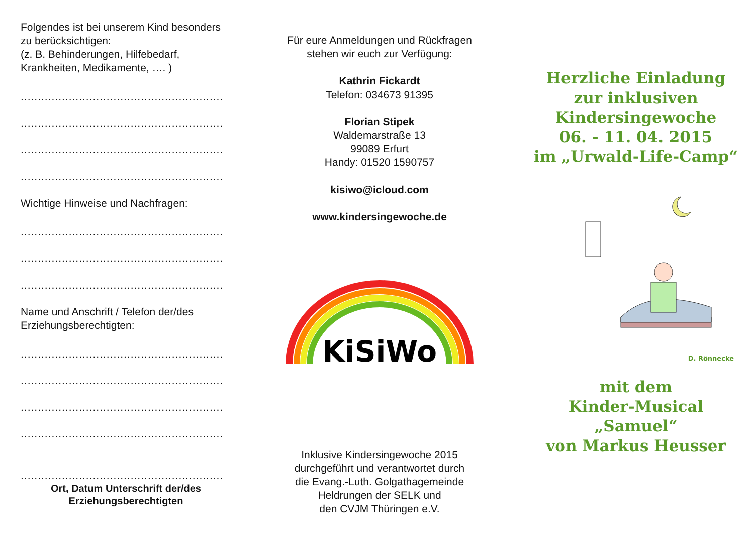Folgendes ist bei unserem Kind besonders zu berücksichtigen:
(z. B. Behinderungen, Hilfebedarf, Krankheiten, Medikamente, …. )
...........................................................
...........................................................
...........................................................
...........................................................
Wichtige Hinweise und Nachfragen:
...........................................................
...........................................................
...........................................................
Name und Anschrift / Telefon der/des Erziehungsberechtigten:
...........................................................
...........................................................
...........................................................
...........................................................
...........................................................
Ort, Datum Unterschrift der/des
Erziehungsberechtigten
Für eure Anmeldungen und Rückfragen
stehen wir euch zur Verfügung:
Kathrin Fickardt
Telefon: 034673 91395
Florian Stipek
Waldemarstraße 13
99089 Erfurt
Handy: 01520 1590757
kisiwo@icloud.com
www.kindersingewoche.de
KiSiWo
Inklusive Kindersingewoche 2015
durchgeführt und verantwortet durch
die Evang.-Luth. Golgathagemeinde
Heldrungen der SELK und
den CVJM Thüringen e.V.
Herzliche Einladung
zur inklusiven
Kindersingewoche
06. - 11. 04. 2015
im „Urwald-Life-Camp“
D. Rönnecke
mit dem
Kinder-Musical
„Samuel“
von Markus Heusser